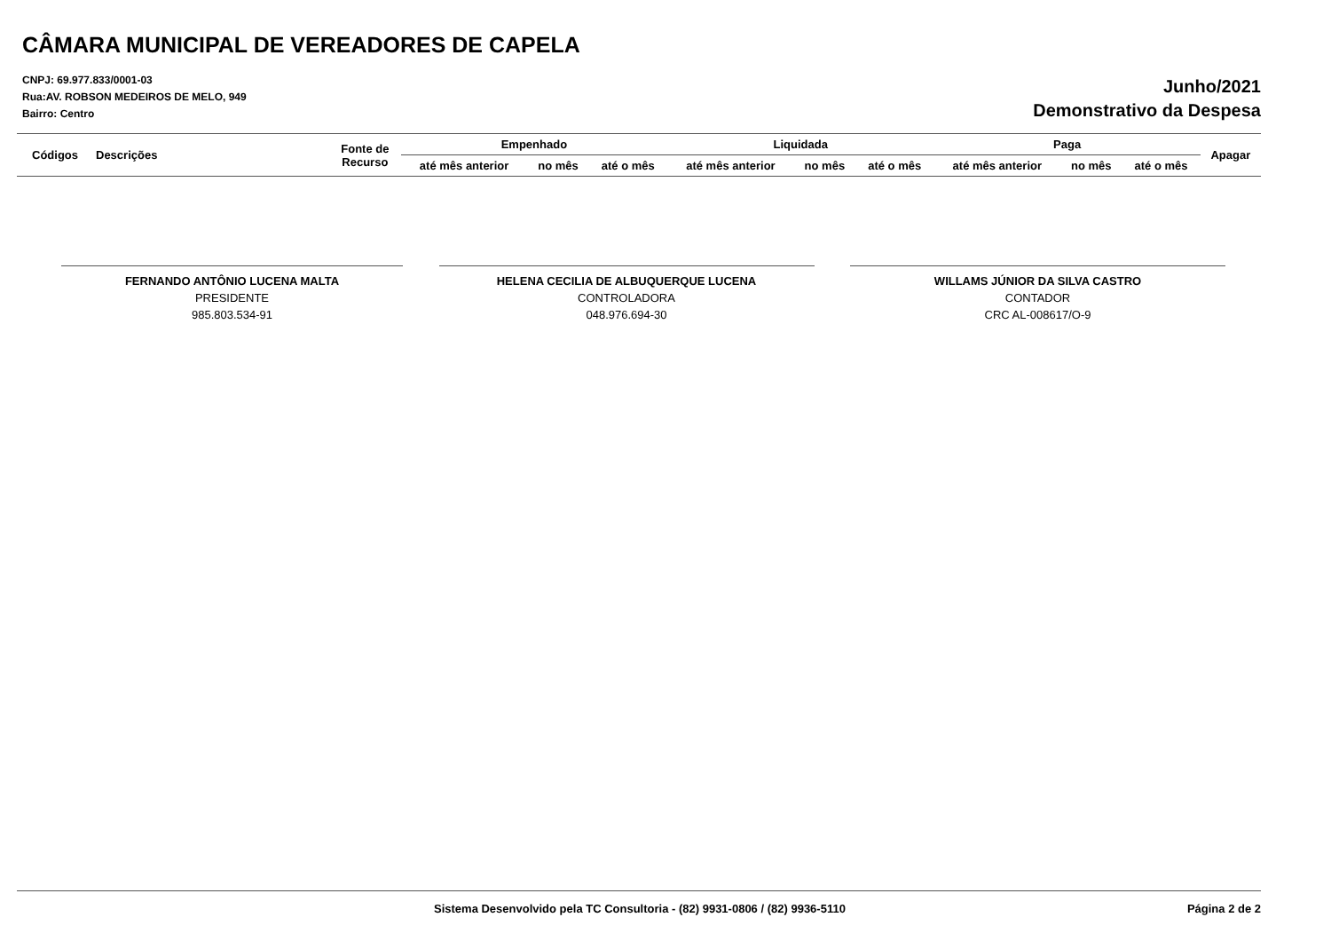CÂMARA MUNICIPAL DE VEREADORES DE CAPELA
CNPJ: 69.977.833/0001-03
Rua:AV. ROBSON MEDEIROS DE MELO, 949
Bairro: Centro
Junho/2021
Demonstrativo da Despesa
| Códigos | Descrições | Fonte de Recurso | Empenhado | | | Liquidada | | | Paga | | | Apagar |
| --- | --- | --- | --- | --- | --- | --- | --- | --- | --- | --- | --- | --- |
| | | | até mês anterior | no mês | até o mês | até mês anterior | no mês | até o mês | até mês anterior | no mês | até o mês | |
FERNANDO ANTÔNIO LUCENA MALTA
PRESIDENTE
985.803.534-91
HELENA CECILIA DE ALBUQUERQUE LUCENA
CONTROLADORA
048.976.694-30
WILLAMS JÚNIOR DA SILVA CASTRO
CONTADOR
CRC AL-008617/O-9
Sistema Desenvolvido pela TC Consultoria - (82) 9931-0806 / (82) 9936-5110 Página 2 de 2